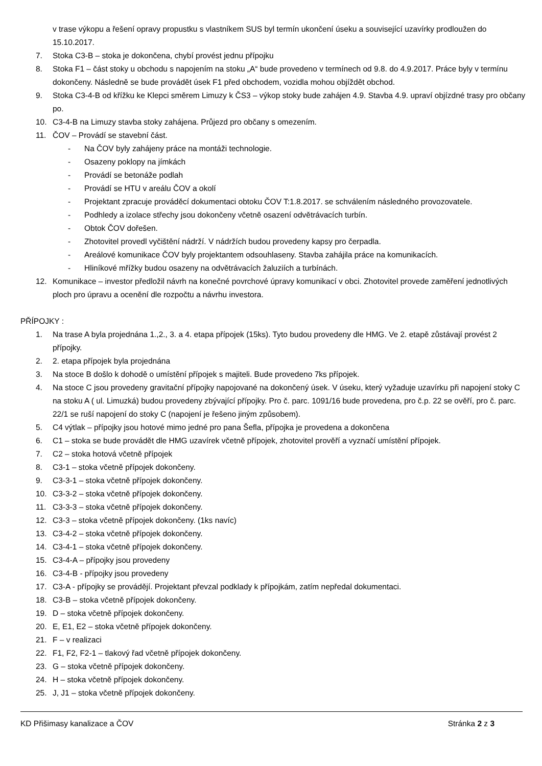v trase výkopu a řešení opravy propustku s vlastníkem SUS byl termín ukončení úseku a související uzavírky prodloužen do 15.10.2017.
7. Stoka C3-B – stoka je dokončena, chybí provést jednu přípojku
8. Stoka F1 – část stoky u obchodu s napojením na stoku „A“ bude provedeno v termínech od 9.8. do 4.9.2017. Práce byly v termínu dokončeny. Následně se bude provádět úsek F1 před obchodem, vozidla mohou objíždět obchod.
9. Stoka C3-4-B od křížku ke Klepci směrem Limuzy k ČS3 – výkop stoky bude zahájen 4.9. Stavba 4.9. upraví objízdné trasy pro občany po.
10. C3-4-B na Limuzy stavba stoky zahájena. Průjezd pro občany s omezením.
11. ČOV – Provádí se stavební část.
- Na ČOV byly zahájeny práce na montáži technologie.
- Osazeny poklopy na jímkách
- Provádí se betonáže podlah
- Provádí se HTU v areálu ČOV a okolí
- Projektant zpracuje prováděcí dokumentaci obtoku ČOV T:1.8.2017. se schválením následného provozovatele.
- Podhledy a izolace střechy jsou dokončeny včetně osazení odvětrávacích turbín.
- Obtok ČOV dořešen.
- Zhotovitel provedl vyčištění nádrží. V nádržích budou provedeny kapsy pro čerpadla.
- Areálové komunikace ČOV byly projektantem odsouhlaseny. Stavba zahájila práce na komunikacích.
- Hliníkové mřížky budou osazeny na odvětrávacích žaluziích a turbínách.
12. Komunikace – investor předložil návrh na konečné povrchové úpravy komunikací v obci. Zhotovitel provede zaměření jednotlivých ploch pro úpravu a ocenění dle rozpočtu a návrhu investora.
PŘÍPOJKY :
1. Na trase A byla projednána 1.,2., 3. a 4. etapa přípojek (15ks). Tyto budou provedeny dle HMG. Ve 2. etapě zůstávají provést 2 přípojky.
2. 2. etapa přípojek byla projednána
3. Na stoce B došlo k dohodě o umístění přípojek s majiteli. Bude provedeno 7ks přípojek.
4. Na stoce C jsou provedeny gravitační přípojky napojované na dokončený úsek. V úseku, který vyžaduje uzavírku při napojení stoky C na stoku A ( ul. Limuzká) budou provedeny zbývající přípojky. Pro č. parc. 1091/16 bude provedena, pro č.p. 22 se ověří, pro č. parc. 22/1 se ruší napojení do stoky C (napojení je řešeno jiným způsobem).
5. C4 výtlak – přípojky jsou hotové mimo jedné pro pana Šefla, přípojka je provedena a dokončena
6. C1 – stoka se bude provádět dle HMG uzavírek včetně přípojek, zhotovitel prověří a vyznačí umístění přípojek.
7. C2 – stoka hotová včetně přípojek
8. C3-1 – stoka včetně přípojek dokončeny.
9. C3-3-1 – stoka včetně přípojek dokončeny.
10. C3-3-2 – stoka včetně přípojek dokončeny.
11. C3-3-3 – stoka včetně přípojek dokončeny.
12. C3-3 – stoka včetně přípojek dokončeny. (1ks navíc)
13. C3-4-2 – stoka včetně přípojek dokončeny.
14. C3-4-1 – stoka včetně přípojek dokončeny.
15. C3-4-A – přípojky jsou provedeny
16. C3-4-B - přípojky jsou provedeny
17. C3-A - přípojky se provádějí. Projektant převzal podklady k přípojkám, zatím nepředal dokumentaci.
18. C3-B – stoka včetně přípojek dokončeny.
19. D – stoka včetně přípojek dokončeny.
20. E, E1, E2 – stoka včetně přípojek dokončeny.
21. F – v realizaci
22. F1, F2, F2-1 – tlakový řad včetně přípojek dokončeny.
23. G – stoka včetně přípojek dokončeny.
24. H – stoka včetně přípojek dokončeny.
25. J, J1 – stoka včetně přípojek dokončeny.
KD Přišimasy kanalizace a ČOV Stránka 2 z 3